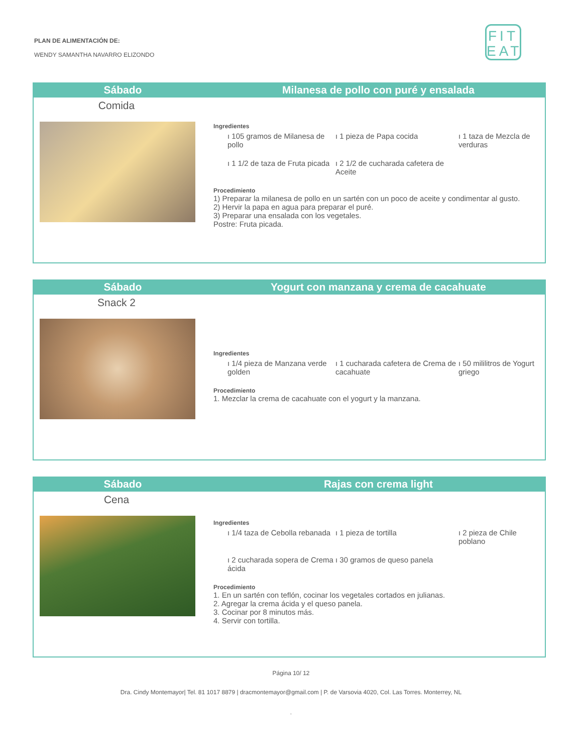PLAN DE ALIMENTACIÓN DE:
WENDY SAMANTHA NAVARRO ELIZONDO
FIT
EAT
| Sábado | Milanesa de pollo con puré y ensalada |
| --- | --- |
Comida
Ingredientes
ı 105 gramos de Milanesa de pollo
ı 1 pieza de Papa cocida
ı 1 taza de Mezcla de verduras
ı 1 1/2 de taza de Fruta picada
ı 2 1/2 de cucharada cafetera de Aceite
Procedimiento
1) Preparar la milanesa de pollo en un sartén con un poco de aceite y condimentar al gusto.
2) Hervir la papa en agua para preparar el puré.
3) Preparar una ensalada con los vegetales.
Postre: Fruta picada.
| Sábado | Yogurt con manzana y crema de cacahuate |
| --- | --- |
Snack 2
Ingredientes
ı 1/4 pieza de Manzana verde golden
ı 1 cucharada cafetera de Crema de cacahuate
ı 50 mililitros de Yogurt griego
Procedimiento
1. Mezclar la crema de cacahuate con el yogurt y la manzana.
| Sábado | Rajas con crema light |
| --- | --- |
Cena
Ingredientes
ı 1/4 taza de Cebolla rebanada
ı 1 pieza de tortilla
ı 2 pieza de Chile poblano
ı 2 cucharada sopera de Crema ácida
ı 30 gramos de queso panela
Procedimiento
1. En un sartén con teflón, cocinar los vegetales cortados en julianas.
2. Agregar la crema ácida y el queso panela.
3. Cocinar por 8 minutos más.
4. Servir con tortilla.
Página 10/ 12
Dra. Cindy Montemayor| Tel. 81 1017 8879 | dracmontemayor@gmail.com | P. de Varsovia 4020, Col. Las Torres. Monterrey, NL
.